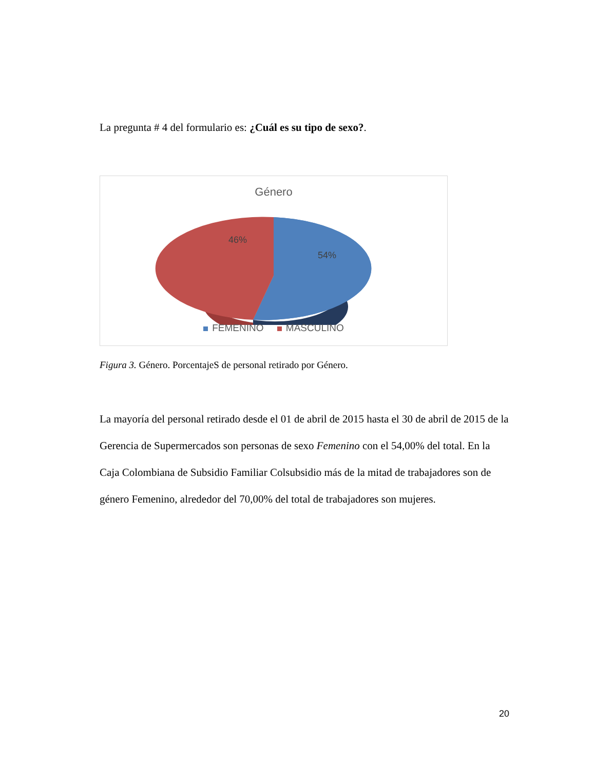La pregunta # 4 del formulario es: ¿Cuál es su tipo de sexo?.
Género
46%
54%
FEMENINO MASCULINO
Figura 3. Género. PorcentajeS de personal retirado por Género.
La mayoría del personal retirado desde el 01 de abril de 2015 hasta el 30 de abril de 2015 de la Gerencia de Supermercados son personas de sexo Femenino con el 54,00% del total. En la Caja Colombiana de Subsidio Familiar Colsubsidio más de la mitad de trabajadores son de género Femenino, alrededor del 70,00% del total de trabajadores son mujeres.
20